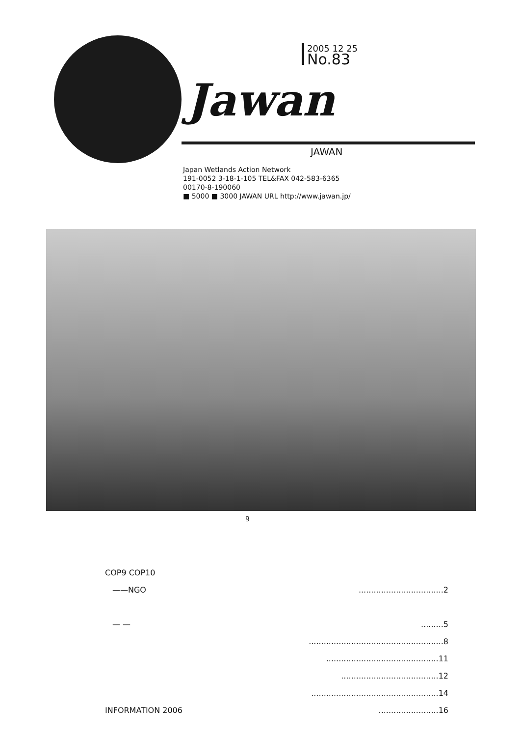Jawan
2005 12 25
No.83
JAWAN
Japan Wetlands Action Network
191-0052 3-18-1-105 TEL&FAX 042-583-6365
00170-8-190060
■ 5000 ■ 3000 JAWAN URL http://www.jawan.jp/
9
COP9 COP10
——NGO ..................................2
— — .........5
......................................................8
.............................................11
.......................................12
...................................................14
INFORMATION 2006 ........................16